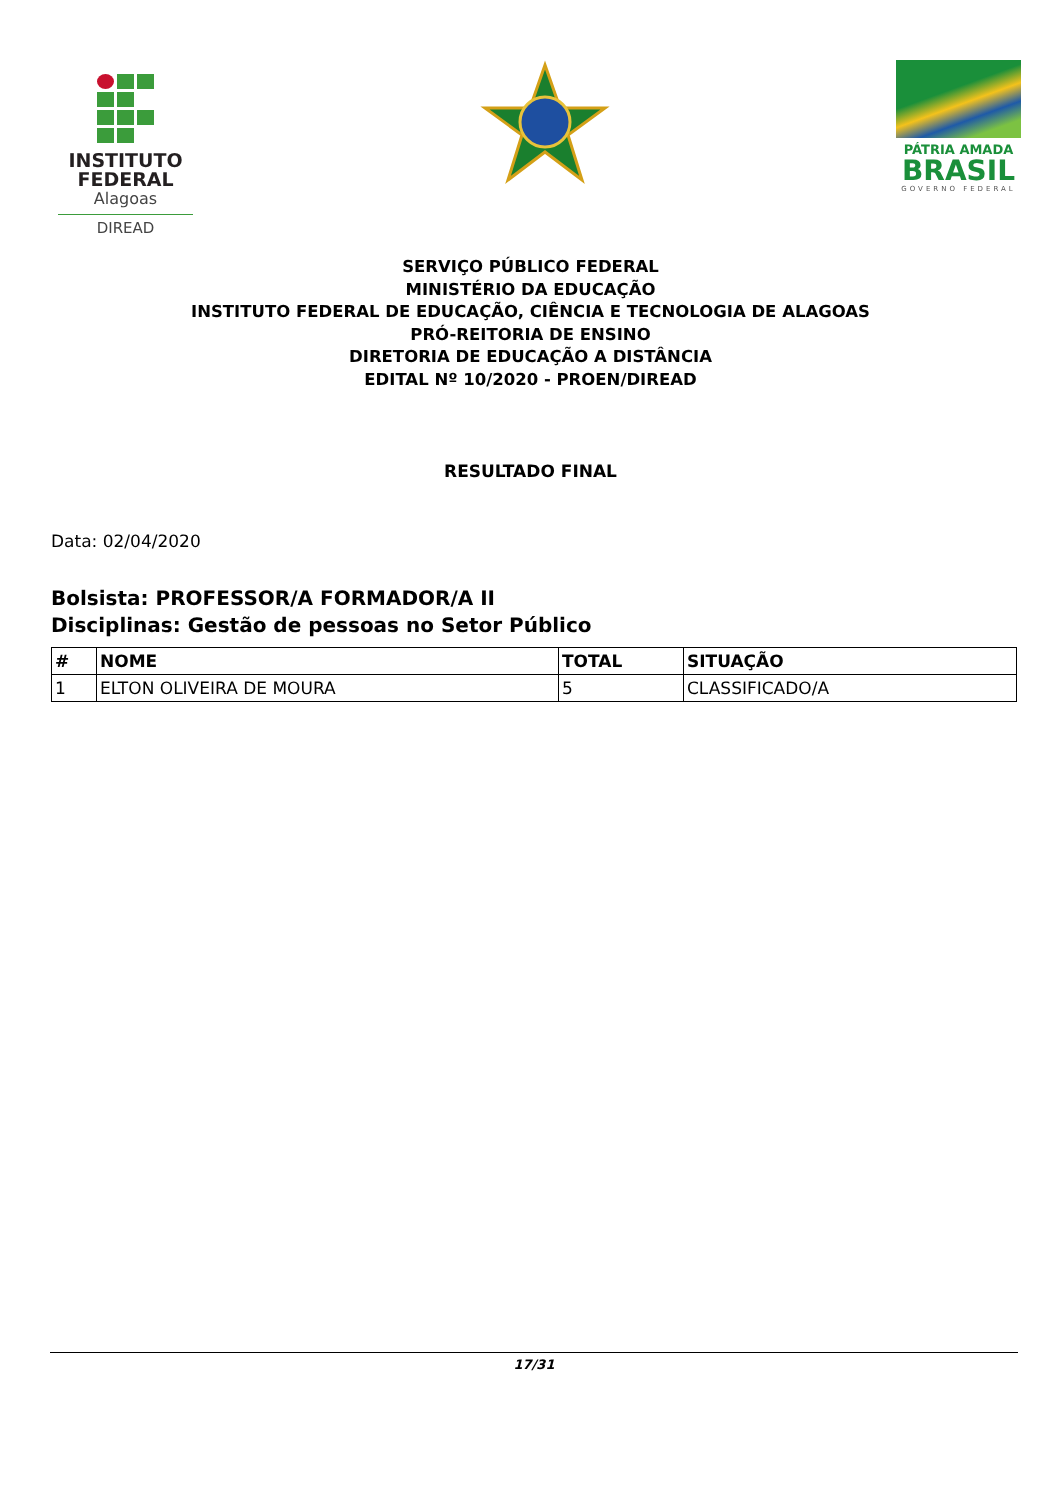INSTITUTO FEDERAL
Alagoas
DIREAD
PÁTRIA AMADA
BRASIL
GOVERNO FEDERAL
SERVIÇO PÚBLICO FEDERAL
MINISTÉRIO DA EDUCAÇÃO
INSTITUTO FEDERAL DE EDUCAÇÃO, CIÊNCIA E TECNOLOGIA DE ALAGOAS
PRÓ-REITORIA DE ENSINO
DIRETORIA DE EDUCAÇÃO A DISTÂNCIA
EDITAL Nº 10/2020 - PROEN/DIREAD
RESULTADO FINAL
Data: 02/04/2020
Bolsista: PROFESSOR/A FORMADOR/A II
Disciplinas: Gestão de pessoas no Setor Público
| # | NOME | TOTAL | SITUAÇÃO |
| --- | --- | --- | --- |
| 1 | ELTON OLIVEIRA DE MOURA | 5 | CLASSIFICADO/A |
17/31